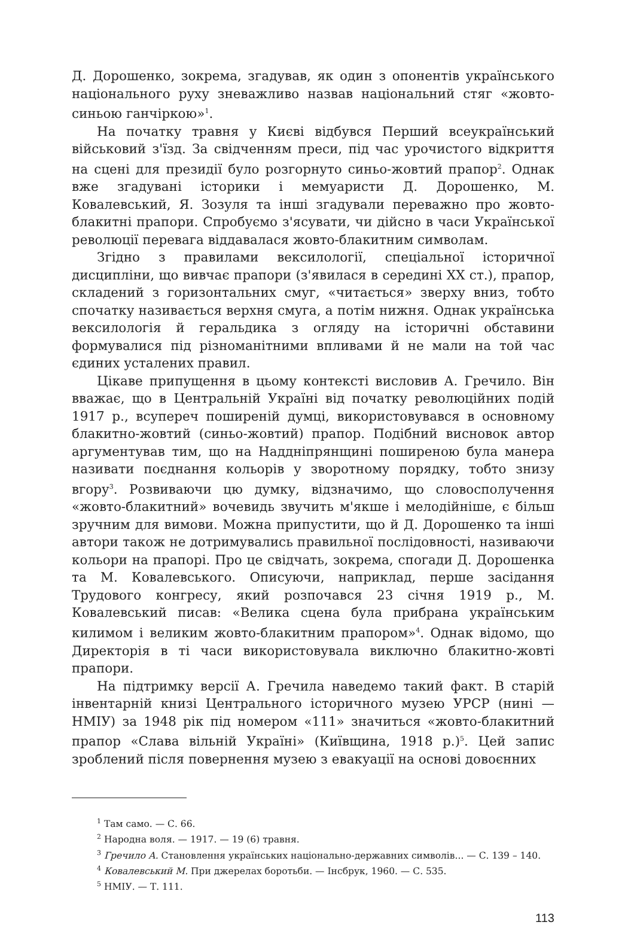Д. Дорошенко, зокрема, згадував, як один з опонентів українського національного руху зневажливо назвав національний стяг «жовто-синьою ганчіркою»<sup>1</sup>.
На початку травня у Києві відбувся Перший всеукраїнський військовий з'їзд. За свідченням преси, під час урочистого відкриття на сцені для президії було розгорнуто синьо-жовтий прапор<sup>2</sup>. Однак вже згадувані історики і мемуаристи Д. Дорошенко, М. Ковалевський, Я. Зозуля та інші згадували переважно про жовто-блакитні прапори. Спробуємо з'ясувати, чи дійсно в часи Української революції перевага віддавалася жовто-блакитним символам.
Згідно з правилами вексилології, спеціальної історичної дисципліни, що вивчає прапори (з'явилася в середині XX ст.), прапор, складений з горизонтальних смуг, «читається» зверху вниз, тобто спочатку називається верхня смуга, а потім нижня. Однак українська вексилологія й геральдика з огляду на історичні обставини формувалися під різноманітними впливами й не мали на той час єдиних усталених правил.
Цікаве припущення в цьому контексті висловив А. Гречило. Він вважає, що в Центральній Україні від початку революційних подій 1917 р., всупереч поширеній думці, використовувався в основному блакитно-жовтий (синьо-жовтий) прапор. Подібний висновок автор аргументував тим, що на Наддніпрянщині поширеною була манера називати поєднання кольорів у зворотному порядку, тобто знизу вгору<sup>3</sup>. Розвиваючи цю думку, відзначимо, що словосполучення «жовто-блакитний» вочевидь звучить м'якше і мелодійніше, є більш зручним для вимови. Можна припустити, що й Д. Дорошенко та інші автори також не дотримувались правильної послідовності, називаючи кольори на прапорі. Про це свідчать, зокрема, спогади Д. Дорошенка та М. Ковалевського. Описуючи, наприклад, перше засідання Трудового конгресу, який розпочався 23 січня 1919 р., М. Ковалевський писав: «Велика сцена була прибрана українським килимом і великим жовто-блакитним прапором»<sup>4</sup>. Однак відомо, що Директорія в ті часи використовувала виключно блакитно-жовті прапори.
На підтримку версії А. Гречила наведемо такий факт. В старій інвентарній книзі Центрального історичного музею УРСР (нині — НМІУ) за 1948 рік під номером «111» значиться «жовто-блакитний прапор «Слава вільній Україні» (Київщина, 1918 р.)<sup>5</sup>. Цей запис зроблений після повернення музею з евакуації на основі довоєнних
<sup>1</sup> Там само. — С. 66.
<sup>2</sup> Народна воля. — 1917. — 19 (6) травня.
<sup>3</sup> Гречило А. Становлення українських національно-державних символів... — С. 139 – 140.
<sup>4</sup> Ковалевський М. При джерелах боротьби. — Інсбрук, 1960. — С. 535.
<sup>5</sup> НМІУ. — Т. 111.
113